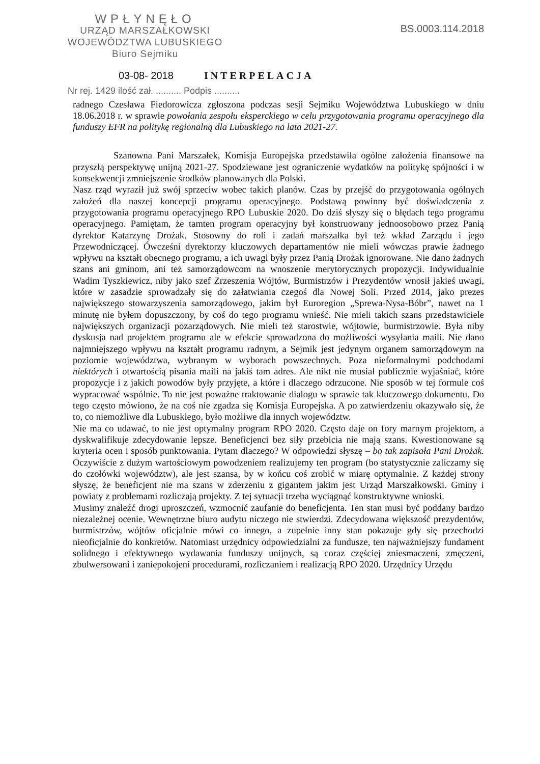WPŁYNĘŁO
URZĄD MARSZAŁKOWSKI
WOJEWÓDZTWA LUBUSKIEGO
Biuro Sejmiku
BS.0003.114.2018
03-08- 2018 INTERPELACJA
Nr rej. 1429 ilość zał. .......... Podpis ..........
radnego Czesława Fiedorowicza zgłoszona podczas sesji Sejmiku Województwa Lubuskiego w dniu 18.06.2018 r. w sprawie powołania zespołu eksperckiego w celu przygotowania programu operacyjnego dla funduszy EFR na politykę regionalną dla Lubuskiego na lata 2021-27.
Szanowna Pani Marszałek, Komisja Europejska przedstawiła ogólne założenia finansowe na przyszłą perspektywę unijną 2021-27. Spodziewane jest ograniczenie wydatków na politykę spójności i w konsekwencji zmniejszenie środków planowanych dla Polski.
Nasz rząd wyraził już swój sprzeciw wobec takich planów. Czas by przejść do przygotowania ogólnych założeń dla naszej koncepcji programu operacyjnego. Podstawą powinny być doświadczenia z przygotowania programu operacyjnego RPO Lubuskie 2020. Do dziś słyszy się o błędach tego programu operacyjnego. Pamiętam, że tamten program operacyjny był konstruowany jednoosobowo przez Panią dyrektor Katarzynę Drożak. Stosowny do roli i zadań marszałka był też wkład Zarządu i jego Przewodniczącej. Ówcześni dyrektorzy kluczowych departamentów nie mieli wówczas prawie żadnego wpływu na kształt obecnego programu, a ich uwagi były przez Panią Drożak ignorowane. Nie dano żadnych szans ani gminom, ani też samorządowcom na wnoszenie merytorycznych propozycji. Indywidualnie Wadim Tyszkiewicz, niby jako szef Zrzeszenia Wójtów, Burmistrzów i Prezydentów wnosił jakieś uwagi, które w zasadzie sprowadzały się do załatwiania czegoś dla Nowej Soli. Przed 2014, jako prezes największego stowarzyszenia samorządowego, jakim był Euroregion „Sprewa-Nysa-Bóbr”, nawet na 1 minutę nie byłem dopuszczony, by coś do tego programu wnieść. Nie mieli takich szans przedstawiciele największych organizacji pozarządowych. Nie mieli też starostwie, wójtowie, burmistrzowie. Była niby dyskusja nad projektem programu ale w efekcie sprowadzona do możliwości wysyłania maili. Nie dano najmniejszego wpływu na kształt programu radnym, a Sejmik jest jedynym organem samorządowym na poziomie województwa, wybranym w wyborach powszechnych. Poza nieformalnymi podchodami niektórych i otwartością pisania maili na jakiś tam adres. Ale nikt nie musiał publicznie wyjaśniać, które propozycje i z jakich powodów były przyjęte, a które i dlaczego odrzucone. Nie sposób w tej formule coś wypracować wspólnie. To nie jest poważne traktowanie dialogu w sprawie tak kluczowego dokumentu. Do tego często mówiono, że na coś nie zgadza się Komisja Europejska. A po zatwierdzeniu okazywało się, że to, co niemożliwe dla Lubuskiego, było możliwe dla innych województw.
Nie ma co udawać, to nie jest optymalny program RPO 2020. Często daje on fory marnym projektom, a dyskwalifikuje zdecydowanie lepsze. Beneficjenci bez siły przebicia nie mają szans. Kwestionowane są kryteria ocen i sposób punktowania. Pytam dlaczego? W odpowiedzi słyszę – bo tak zapisała Pani Drożak. Oczywiście z dużym wartościowym powodzeniem realizujemy ten program (bo statystycznie zaliczamy się do czołówki województw), ale jest szansa, by w końcu coś zrobić w miarę optymalnie. Z każdej strony słyszę, że beneficjent nie ma szans w zderzeniu z gigantem jakim jest Urząd Marszałkowski. Gminy i powiaty z problemami rozliczają projekty. Z tej sytuacji trzeba wyciągnąć konstruktywne wnioski.
Musimy znaleźć drogi uproszczeń, wzmocnić zaufanie do beneficjenta. Ten stan musi być poddany bardzo niezależnej ocenie. Wewnętrzne biuro audytu niczego nie stwierdzi. Zdecydowana większość prezydentów, burmistrzów, wójtów oficjalnie mówi co innego, a zupełnie inny stan pokazuje gdy się przechodzi nieoficjalnie do konkretów. Natomiast urzędnicy odpowiedzialni za fundusze, ten najważniejszy fundament solidnego i efektywnego wydawania funduszy unijnych, są coraz częściej zniesmaczeni, zmęczeni, zbulwersowani i zaniepokojeni procedurami, rozliczaniem i realizacją RPO 2020. Urzędnicy Urzędu